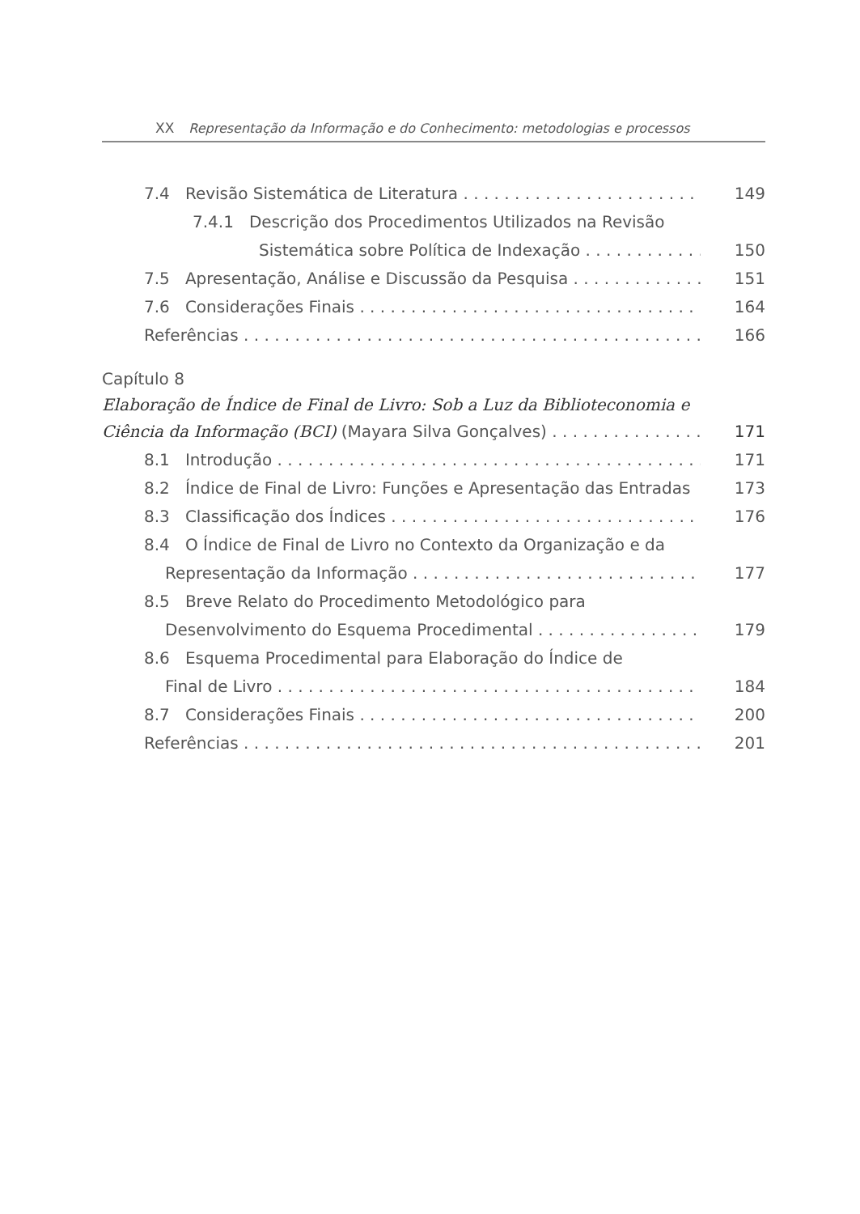XX Representação da Informação e do Conhecimento: metodologias e processos
7.4 Revisão Sistemática de Literatura 149
7.4.1 Descrição dos Procedimentos Utilizados na Revisão
Sistemática sobre Política de Indexação 150
7.5 Apresentação, Análise e Discussão da Pesquisa 151
7.6 Considerações Finais 164
Referências 166
Capítulo 8
Elaboração de Índice de Final de Livro: Sob a Luz da Biblioteconomia e
Ciência da Informação (BCI) (Mayara Silva Gonçalves) 171
8.1 Introdução 171
8.2 Índice de Final de Livro: Funções e Apresentação das Entradas 173
8.3 Classificação dos Índices 176
8.4 O Índice de Final de Livro no Contexto da Organização e da
Representação da Informação 177
8.5 Breve Relato do Procedimento Metodológico para
Desenvolvimento do Esquema Procedimental 179
8.6 Esquema Procedimental para Elaboração do Índice de
Final de Livro 184
8.7 Considerações Finais 200
Referências 201